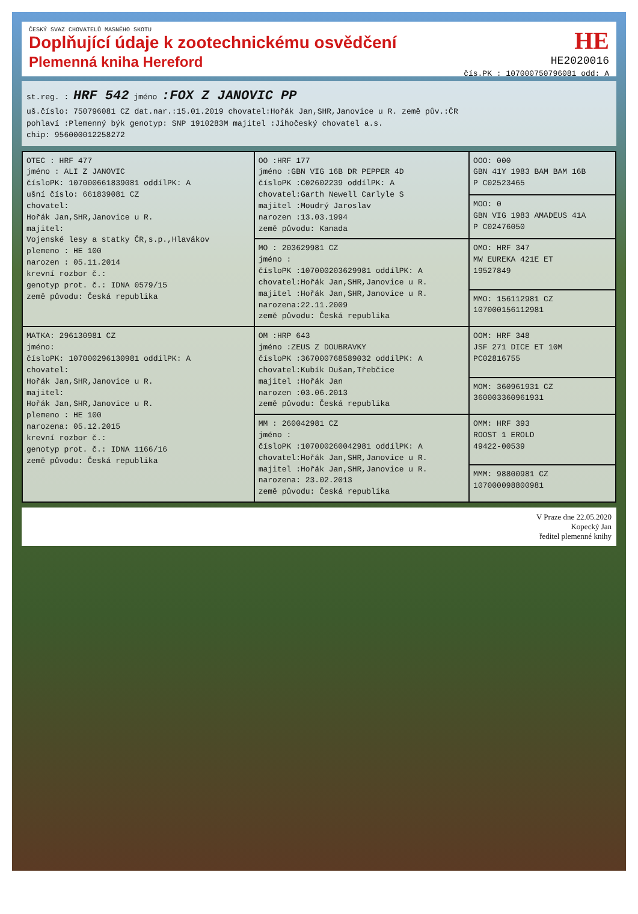HE
HE2020016
čís.PK : 107000750796081 odd: A
ČESKÝ SVAZ CHOVATELŮ MASNÉHO SKOTU
Doplňující údaje k zootechnickému osvědčení
Plemenná kniha Hereford
st.reg. : HRF 542 jméno :FOX Z JANOVIC PP
uš.číslo: 750796081 CZ dat.nar.:15.01.2019 chovatel:Hořák Jan,SHR,Janovice u R. země pův.:ČR
pohlaví :Plemenný býk genotyp: SNP 1910283M majitel :Jihočeský chovatel a.s.
chip: 956000012258272
| OTEC : HRF 477 jméno : ALI Z JANOVIC čísloPK: 107000661839081 oddílPK: A ušní číslo: 661839081 CZ chovatel: Hořák Jan,SHR,Janovice u R. majitel: Vojenské lesy a statky ČR,s.p.,Hlavákov plemeno : HE 100 narozen : 05.11.2014 krevní rozbor č.: genotyp prot. č.: IDNA 0579/15 země původu: Česká republika | OO :HRF 177 jméno :GBN VIG 16B DR PEPPER 4D čísloPK :C02602239 oddílPK: A chovatel:Garth Newell Carlyle S majitel :Moudrý Jaroslav narozen :13.03.1994 země původu: Kanada | OOO: 000 GBN 41Y 1983 BAM BAM 16B P C02523465 |
| | | MOO: 0 GBN VIG 1983 AMADEUS 41A P C02476050 |
| | MO : 203629981 CZ jméno : čísloPK :107000203629981 oddílPK: A chovatel:Hořák Jan,SHR,Janovice u R. majitel :Hořák Jan,SHR,Janovice u R. narozena:22.11.2009 země původu: Česká republika | OMO: HRF 347 MW EUREKA 421E ET 19527849 |
| | | MMO: 156112981 CZ 107000156112981 |
| MATKA: 296130981 CZ jméno: čísloPK: 107000296130981 oddílPK: A chovatel: Hořák Jan,SHR,Janovice u R. majitel: Hořák Jan,SHR,Janovice u R. plemeno : HE 100 narozena: 05.12.2015 krevní rozbor č.: genotyp prot. č.: IDNA 1166/16 země původu: Česká republika | OM :HRP 643 jméno :ZEUS Z DOUBRAVKY čísloPK :367000768589032 oddílPK: A chovatel:Kubík Dušan,Třebčice majitel :Hořák Jan narozen :03.06.2013 země původu: Česká republika | OOM: HRF 348 JSF 271 DICE ET 10M PC02816755 |
| | | MOM: 360961931 CZ 360003360961931 |
| | MM : 260042981 CZ jméno : čísloPK :107000260042981 oddílPK: A chovatel:Hořák Jan,SHR,Janovice u R. majitel :Hořák Jan,SHR,Janovice u R. narozena: 23.02.2013 země původu: Česká republika | OMM: HRF 393 ROOST 1 EROLD 49422-00539 |
| | | MMM: 98800981 CZ 107000098800981 |
V Praze dne 22.05.2020
Kopecký Jan
ředitel plemenné knihy